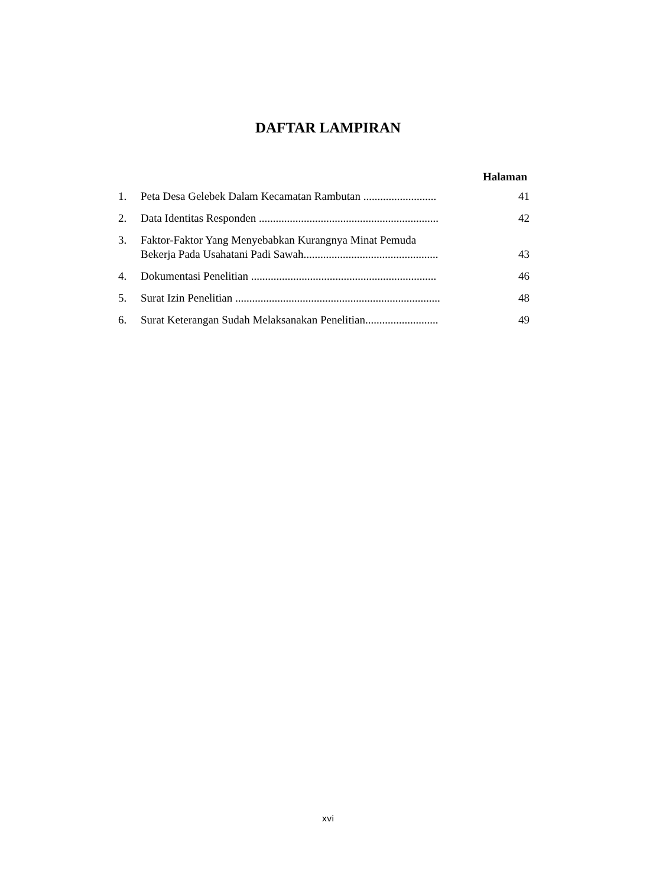DAFTAR LAMPIRAN
Halaman
1. Peta Desa Gelebek Dalam Kecamatan Rambutan .......................... 41
2. Data Identitas Responden ................................................................ 42
3. Faktor-Faktor Yang Menyebabkan Kurangnya Minat Pemuda
Bekerja Pada Usahatani Padi Sawah................................................ 43
4. Dokumentasi Penelitian .................................................................. 46
5. Surat Izin Penelitian ......................................................................... 48
6. Surat Keterangan Sudah Melaksanakan Penelitian.......................... 49
xvi